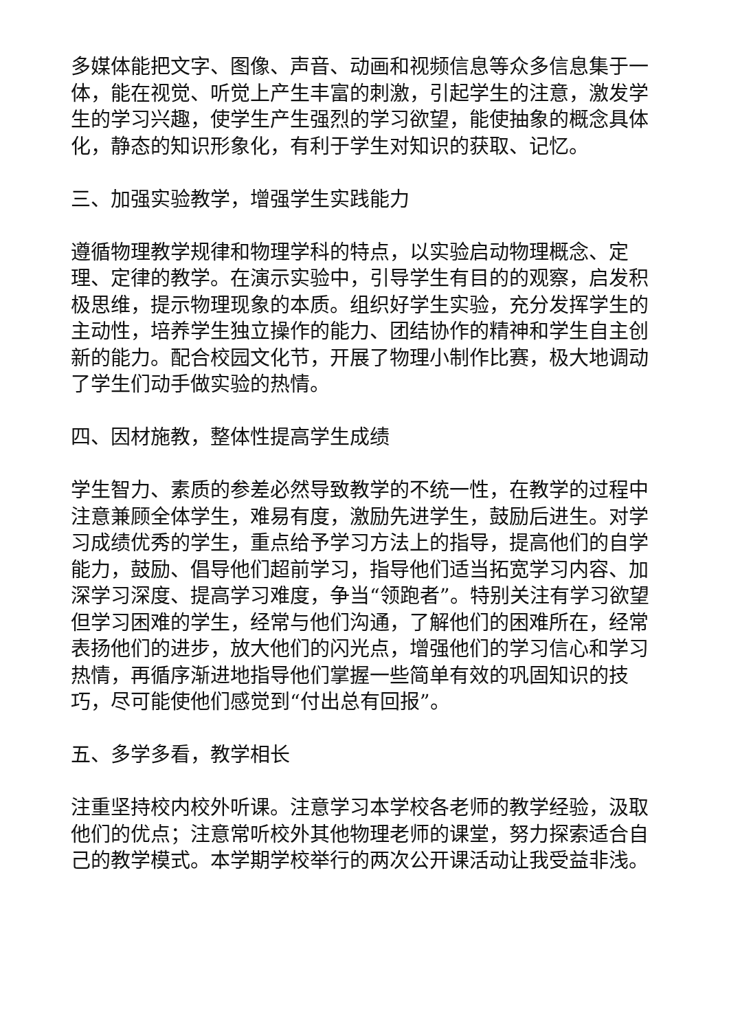多媒体能把文字、图像、声音、动画和视频信息等众多信息集于一体，能在视觉、听觉上产生丰富的刺激，引起学生的注意，激发学生的学习兴趣，使学生产生强烈的学习欲望，能使抽象的概念具体化，静态的知识形象化，有利于学生对知识的获取、记忆。
三、加强实验教学，增强学生实践能力
遵循物理教学规律和物理学科的特点，以实验启动物理概念、定理、定律的教学。在演示实验中，引导学生有目的的观察，启发积极思维，提示物理现象的本质。组织好学生实验，充分发挥学生的主动性，培养学生独立操作的能力、团结协作的精神和学生自主创新的能力。配合校园文化节，开展了物理小制作比赛，极大地调动了学生们动手做实验的热情。
四、因材施教，整体性提高学生成绩
学生智力、素质的参差必然导致教学的不统一性，在教学的过程中注意兼顾全体学生，难易有度，激励先进学生，鼓励后进生。对学习成绩优秀的学生，重点给予学习方法上的指导，提高他们的自学能力，鼓励、倡导他们超前学习，指导他们适当拓宽学习内容、加深学习深度、提高学习难度，争当“领跑者”。特别关注有学习欲望但学习困难的学生，经常与他们沟通，了解他们的困难所在，经常表扬他们的进步，放大他们的闪光点，增强他们的学习信心和学习热情，再循序渐进地指导他们掌握一些简单有效的巩固知识的技巧，尽可能使他们感觉到“付出总有回报”。
五、多学多看，教学相长
注重坚持校内校外听课。注意学习本学校各老师的教学经验，汲取他们的优点；注意常听校外其他物理老师的课堂，努力探索适合自己的教学模式。本学期学校举行的两次公开课活动让我受益非浅。